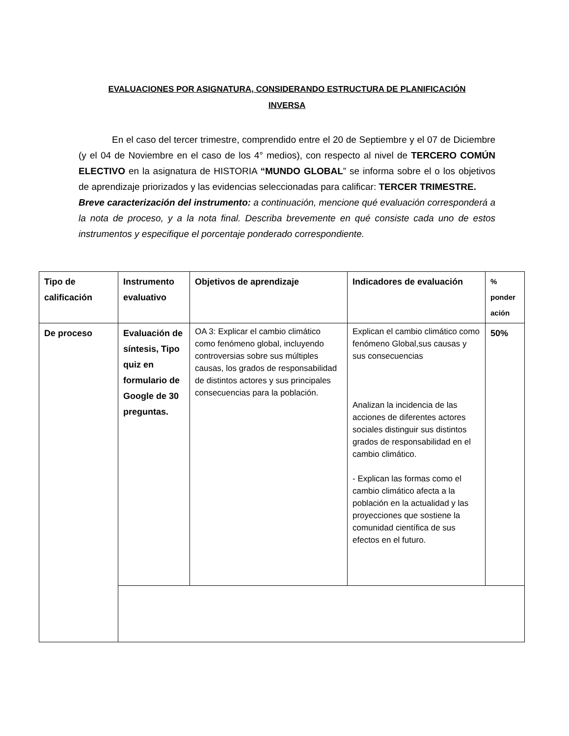EVALUACIONES POR ASIGNATURA, CONSIDERANDO ESTRUCTURA DE PLANIFICACIÓN
INVERSA
En el caso del tercer trimestre, comprendido entre el 20 de Septiembre y el 07 de Diciembre (y el 04 de Noviembre en el caso de los 4° medios), con respecto al nivel de TERCERO COMÚN ELECTIVO en la asignatura de HISTORIA “MUNDO GLOBAL” se informa sobre el o los objetivos de aprendizaje priorizados y las evidencias seleccionadas para calificar: TERCER TRIMESTRE.
Breve caracterización del instrumento: a continuación, mencione qué evaluación corresponderá a la nota de proceso, y a la nota final. Describa brevemente en qué consiste cada uno de estos instrumentos y especifique el porcentaje ponderado correspondiente.
| Tipo de calificación | Instrumento evaluativo | Objetivos de aprendizaje | Indicadores de evaluación | % ponder ación |
| De proceso | Evaluación de síntesis, Tipo quiz en formulario de Google de 30 preguntas. | OA 3: Explicar el cambio climático como fenómeno global, incluyendo controversias sobre sus múltiples causas, los grados de responsabilidad de distintos actores y sus principales consecuencias para la población. | Explican el cambio climático como fenómeno Global,sus causas y sus consecuencias Analizan la incidencia de las acciones de diferentes actores sociales distinguir sus distintos grados de responsabilidad en el cambio climático. - Explican las formas como el cambio climático afecta a la población en la actualidad y las proyecciones que sostiene la comunidad científica de sus efectos en el futuro. | 50% |